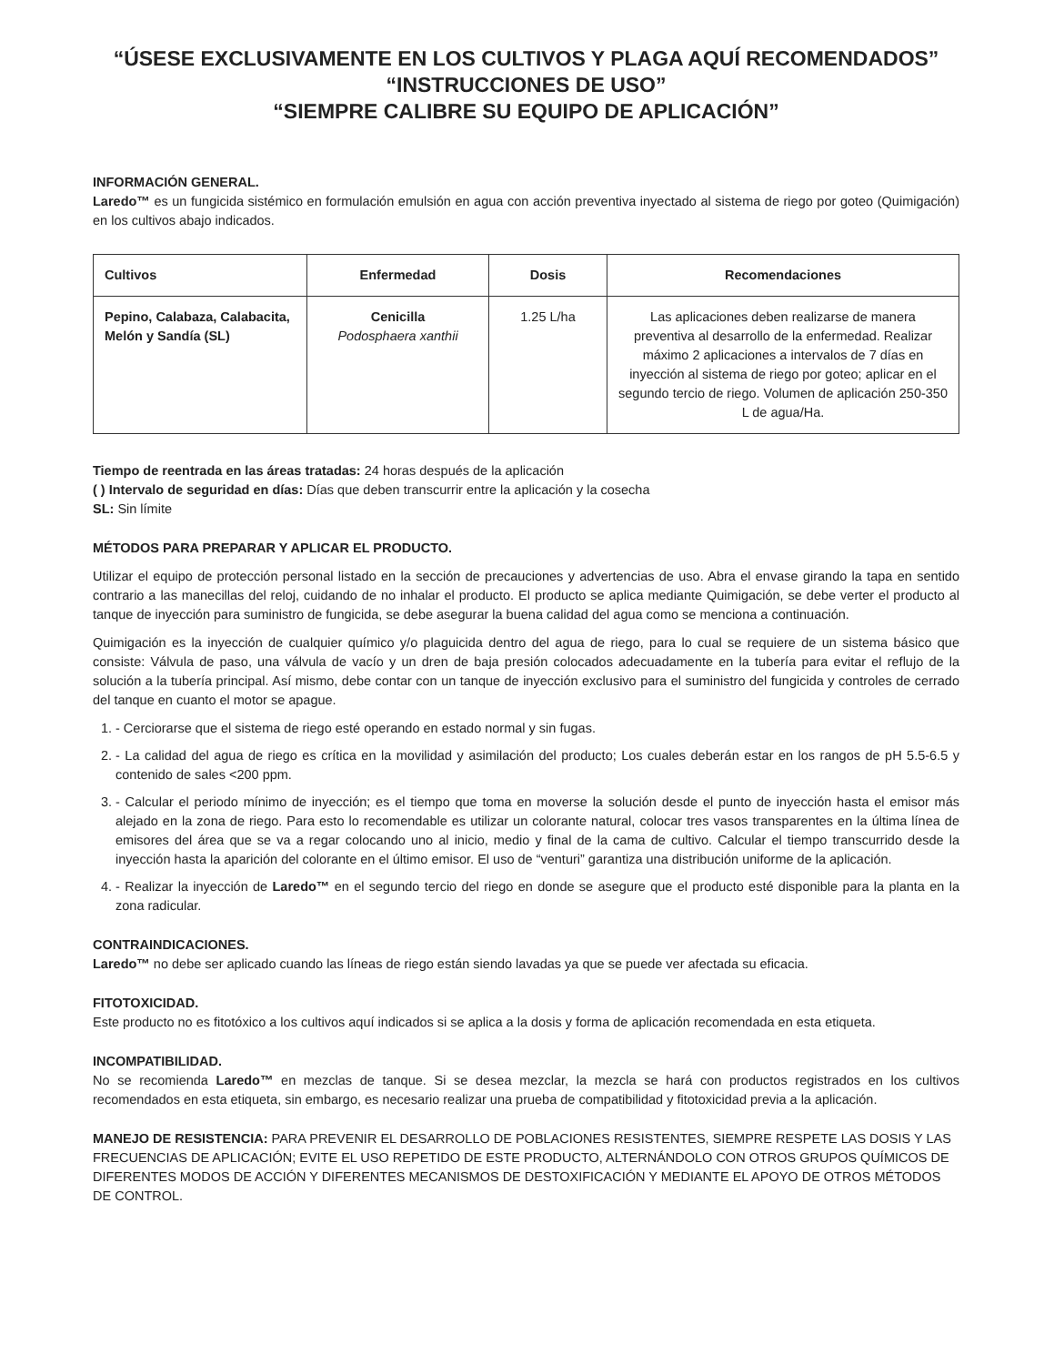“ÚSESE EXCLUSIVAMENTE EN LOS CULTIVOS Y PLAGA AQUÍ RECOMENDADOS”
“INSTRUCCIONES DE USO”
“SIEMPRE CALIBRE SU EQUIPO DE APLICACIÓN”
INFORMACIÓN GENERAL.
Laredo™ es un fungicida sistémico en formulación emulsión en agua con acción preventiva inyectado al sistema de riego por goteo (Quimigación) en los cultivos abajo indicados.
| Cultivos | Enfermedad | Dosis | Recomendaciones |
| --- | --- | --- | --- |
| Pepino, Calabaza, Calabacita, Melón y Sandía (SL) | Cenicilla Podosphaera xanthii | 1.25 L/ha | Las aplicaciones deben realizarse de manera preventiva al desarrollo de la enfermedad. Realizar máximo 2 aplicaciones a intervalos de 7 días en inyección al sistema de riego por goteo; aplicar en el segundo tercio de riego. Volumen de aplicación 250-350 L de agua/Ha. |
Tiempo de reentrada en las áreas tratadas: 24 horas después de la aplicación
( ) Intervalo de seguridad en días: Días que deben transcurrir entre la aplicación y la cosecha
SL: Sin límite
MÉTODOS PARA PREPARAR Y APLICAR EL PRODUCTO.
Utilizar el equipo de protección personal listado en la sección de precauciones y advertencias de uso. Abra el envase girando la tapa en sentido contrario a las manecillas del reloj, cuidando de no inhalar el producto. El producto se aplica mediante Quimigación, se debe verter el producto al tanque de inyección para suministro de fungicida, se debe asegurar la buena calidad del agua como se menciona a continuación.
Quimigación es la inyección de cualquier químico y/o plaguicida dentro del agua de riego, para lo cual se requiere de un sistema básico que consiste: Válvula de paso, una válvula de vacío y un dren de baja presión colocados adecuadamente en la tubería para evitar el reflujo de la solución a la tubería principal. Así mismo, debe contar con un tanque de inyección exclusivo para el suministro del fungicida y controles de cerrado del tanque en cuanto el motor se apague.
1. - Cerciorarse que el sistema de riego esté operando en estado normal y sin fugas.
2. - La calidad del agua de riego es crítica en la movilidad y asimilación del producto; Los cuales deberán estar en los rangos de pH 5.5-6.5 y contenido de sales <200 ppm.
3. - Calcular el periodo mínimo de inyección; es el tiempo que toma en moverse la solución desde el punto de inyección hasta el emisor más alejado en la zona de riego. Para esto lo recomendable es utilizar un colorante natural, colocar tres vasos transparentes en la última línea de emisores del área que se va a regar colocando uno al inicio, medio y final de la cama de cultivo. Calcular el tiempo transcurrido desde la inyección hasta la aparición del colorante en el último emisor. El uso de “venturi” garantiza una distribución uniforme de la aplicación.
4. - Realizar la inyección de Laredo™ en el segundo tercio del riego en donde se asegure que el producto esté disponible para la planta en la zona radicular.
CONTRAINDICACIONES.
Laredo™ no debe ser aplicado cuando las líneas de riego están siendo lavadas ya que se puede ver afectada su eficacia.
FITOTOXICIDAD.
Este producto no es fitotóxico a los cultivos aquí indicados si se aplica a la dosis y forma de aplicación recomendada en esta etiqueta.
INCOMPATIBILIDAD.
No se recomienda Laredo™ en mezclas de tanque. Si se desea mezclar, la mezcla se hará con productos registrados en los cultivos recomendados en esta etiqueta, sin embargo, es necesario realizar una prueba de compatibilidad y fitotoxicidad previa a la aplicación.
MANEJO DE RESISTENCIA: PARA PREVENIR EL DESARROLLO DE POBLACIONES RESISTENTES, SIEMPRE RESPETE LAS DOSIS Y LAS FRECUENCIAS DE APLICACIÓN; EVITE EL USO REPETIDO DE ESTE PRODUCTO, ALTERNÁNDOLO CON OTROS GRUPOS QUÍMICOS DE DIFERENTES MODOS DE ACCIÓN Y DIFERENTES MECANISMOS DE DESTOXIFICACIÓN Y MEDIANTE EL APOYO DE OTROS MÉTODOS DE CONTROL.